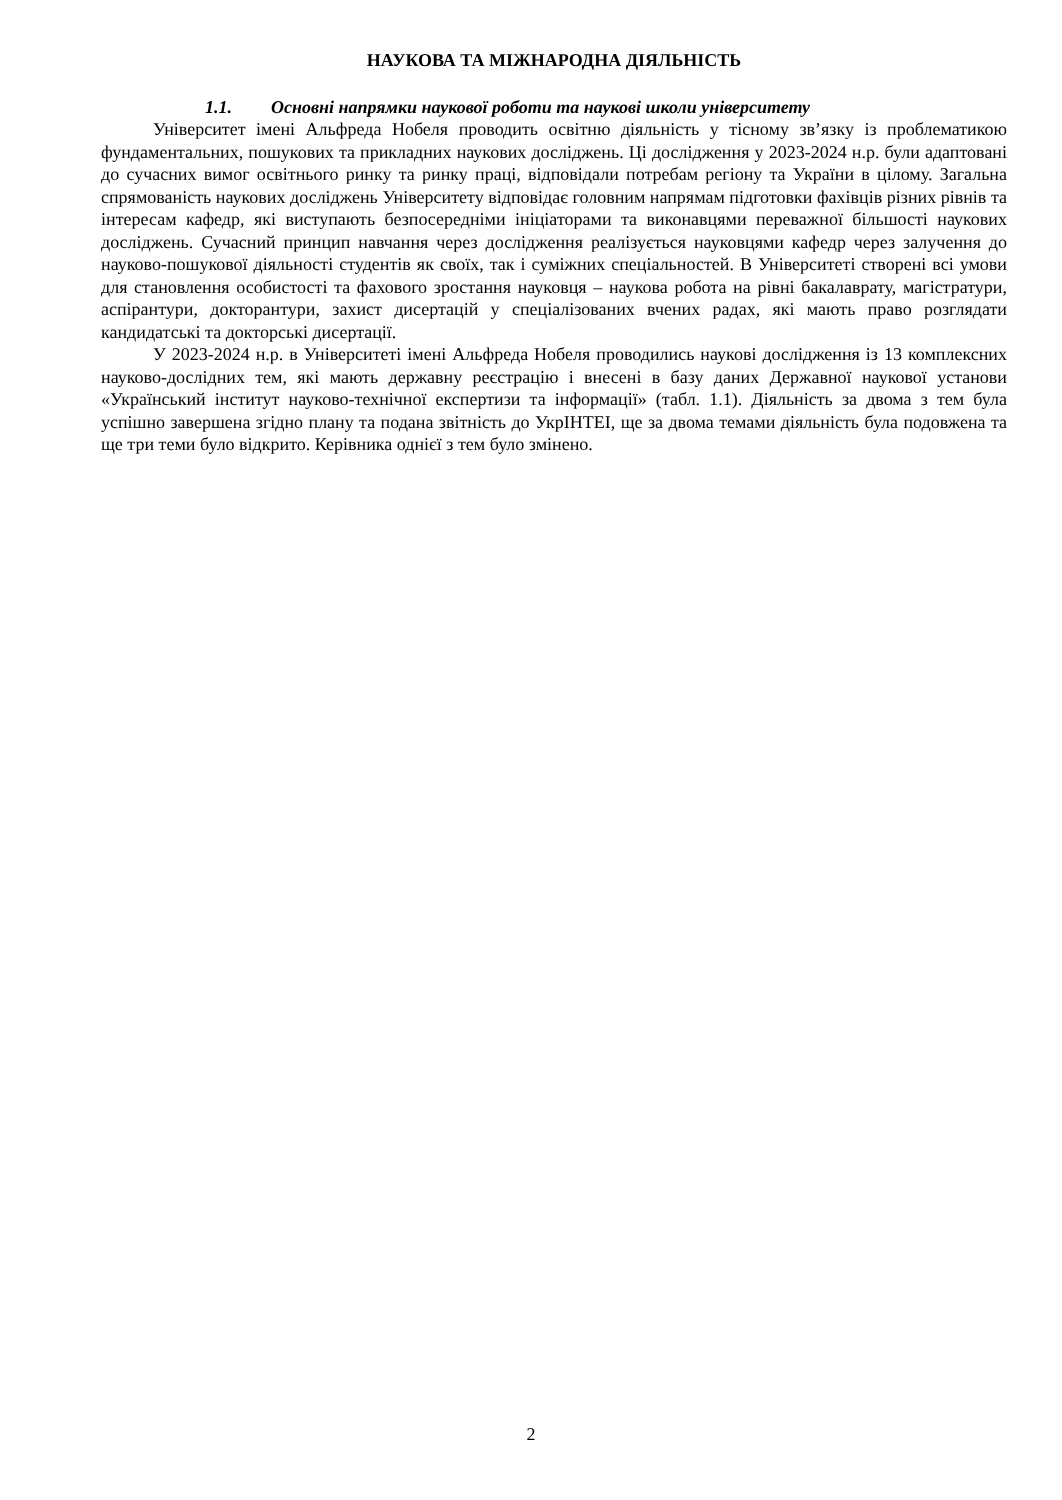НАУКОВА ТА МІЖНАРОДНА ДІЯЛЬНІСТЬ
1.1. Основні напрямки наукової роботи та наукові школи університету
Університет імені Альфреда Нобеля проводить освітню діяльність у тісному зв’язку із проблематикою фундаментальних, пошукових та прикладних наукових досліджень. Ці дослідження у 2023-2024 н.р. були адаптовані до сучасних вимог освітнього ринку та ринку праці, відповідали потребам регіону та України в цілому. Загальна спрямованість наукових досліджень Університету відповідає головним напрямам підготовки фахівців різних рівнів та інтересам кафедр, які виступають безпосередніми ініціаторами та виконавцями переважної більшості наукових досліджень. Сучасний принцип навчання через дослідження реалізується науковцями кафедр через залучення до науково-пошукової діяльності студентів як своїх, так і суміжних спеціальностей. В Університеті створені всі умови для становлення особистості та фахового зростання науковця – наукова робота на рівні бакалаврату, магістратури, аспірантури, докторантури, захист дисертацій у спеціалізованих вчених радах, які мають право розглядати кандидатські та докторські дисертації.
У 2023-2024 н.р. в Університеті імені Альфреда Нобеля проводились наукові дослідження із 13 комплексних науково-дослідних тем, які мають державну реєстрацію і внесені в базу даних Державної наукової установи «Український інститут науково-технічної експертизи та інформації» (табл. 1.1). Діяльність за двома з тем була успішно завершена згідно плану та подана звітність до УкрІНТЕІ, ще за двома темами діяльність була подовжена та ще три теми було відкрито. Керівника однієї з тем було змінено.
2